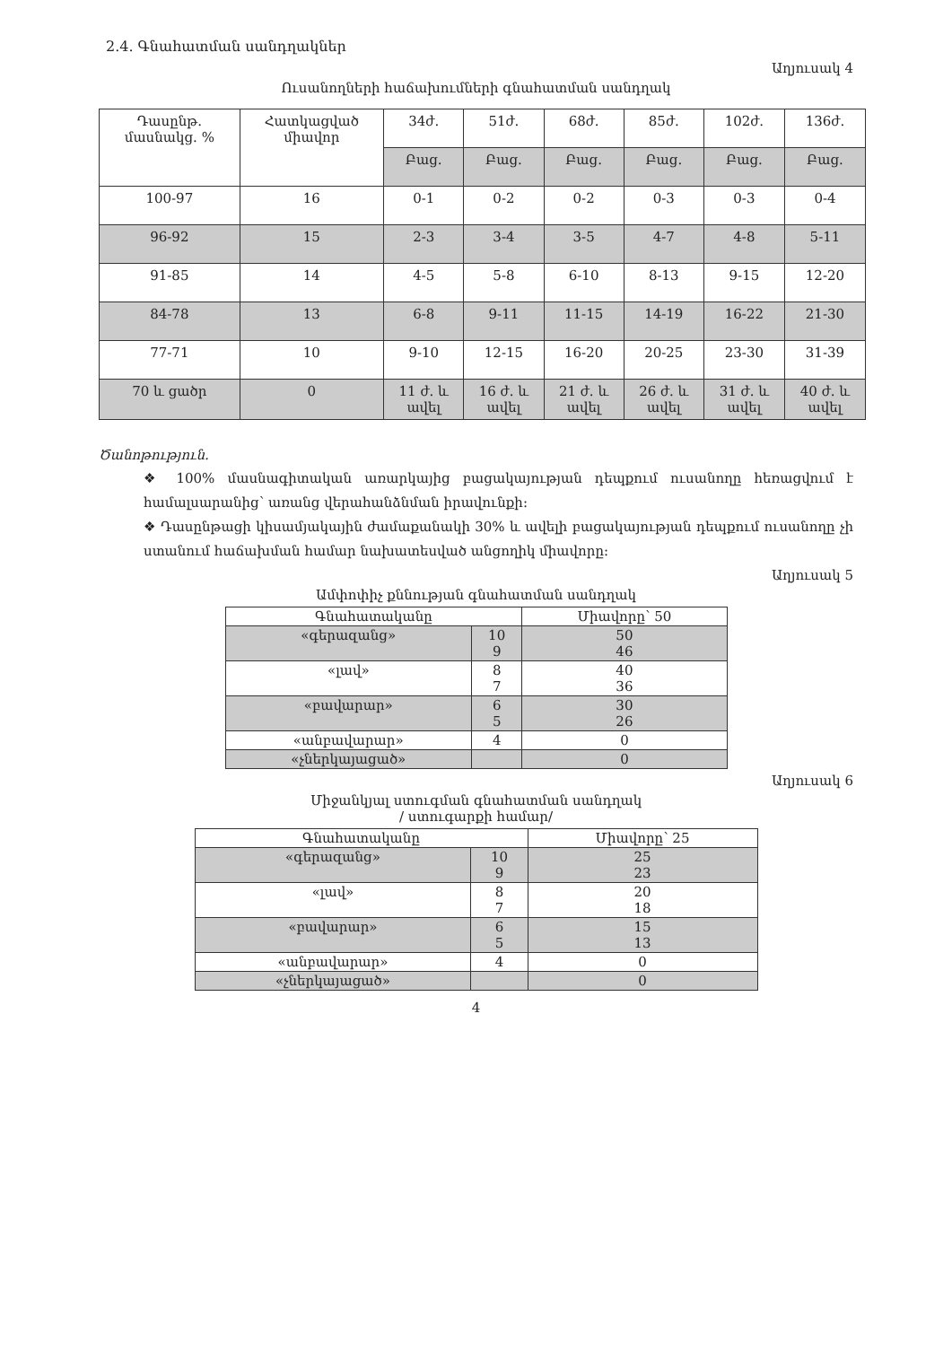2.4. Գնահատման սանդղակներ
Աղյուսակ 4
Ուսանողների հաճախումների գնահատման սանդղակ
| Դասընթ. մասնակց. % | Հատկացված միավոր | 34ժ. | 51ժ. | 68ժ. | 85ժ. | 102ժ. | 136ժ. |
| --- | --- | --- | --- | --- | --- | --- | --- |
| | | Բաց. | Բաց. | Բաց. | Բաց. | Բաց. | Բաց. |
| 100-97 | 16 | 0-1 | 0-2 | 0-2 | 0-3 | 0-3 | 0-4 |
| 96-92 | 15 | 2-3 | 3-4 | 3-5 | 4-7 | 4-8 | 5-11 |
| 91-85 | 14 | 4-5 | 5-8 | 6-10 | 8-13 | 9-15 | 12-20 |
| 84-78 | 13 | 6-8 | 9-11 | 11-15 | 14-19 | 16-22 | 21-30 |
| 77-71 | 10 | 9-10 | 12-15 | 16-20 | 20-25 | 23-30 | 31-39 |
| 70 և ցածր | 0 | 11 ժ. և ավել | 16 ժ. և ավել | 21 ժ. և ավել | 26 ժ. և ավել | 31 ժ. և ավել | 40 ժ. և ավել |
Ծանոթություն.
❖ 100% մասնագիտական առարկայից բացակայության դեպքում ուսանողը հեռացվում է համալսարանից՝ առանց վերահանձնման իրավունքի:
❖ Դասընթացի կիսամյակային ժամաքանակի 30% և ավելի բացակայության դեպքում ուսանողը չի ստանում հաճախման համար նախատեսված անցողիկ միավորը:
Աղյուսակ 5
Ամփոփիչ քննության գնահատման սանդղակ
| Գնահատականը | | Միավորը՝ 50 |
| «գերազանց» | 10 9 | 50 46 |
| «լավ» | 8 7 | 40 36 |
| «բավարար» | 6 5 | 30 26 |
| «անբավարար» | 4 | 0 |
| «չներկայացած» | | 0 |
Աղյուսակ 6
Միջանկյալ ստուգման գնահատման սանդղակ
/ ստուգարքի համար/
| Գնահատականը | | Միավորը՝ 25 |
| «գերազանց» | 10 9 | 25 23 |
| «լավ» | 8 7 | 20 18 |
| «բավարար» | 6 5 | 15 13 |
| «անբավարար» | 4 | 0 |
| «չներկայացած» | | 0 |
4